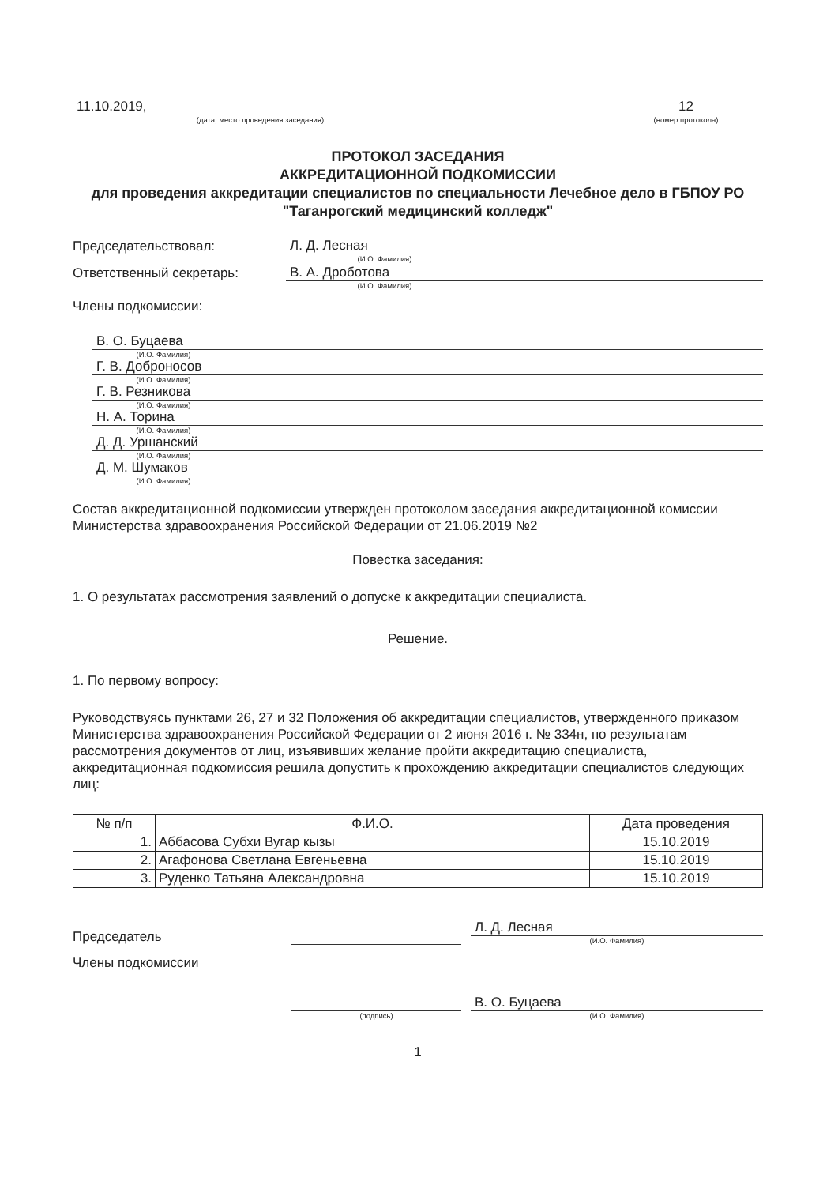11.10.2019,
(дата, место проведения заседания)
12
(номер протокола)
ПРОТОКОЛ ЗАСЕДАНИЯ
АККРЕДИТАЦИОННОЙ ПОДКОМИССИИ
для проведения аккредитации специалистов по специальности Лечебное дело в ГБПОУ РО "Таганрогский медицинский колледж"
Председательствовал:
Л. Д. Лесная
(И.О. Фамилия)
Ответственный секретарь:
В. А. Дроботова
(И.О. Фамилия)
Члены подкомиссии:
В. О. Буцаева
(И.О. Фамилия)
Г. В. Доброносов
(И.О. Фамилия)
Г. В. Резникова
(И.О. Фамилия)
Н. А. Торина
(И.О. Фамилия)
Д. Д. Уршанский
(И.О. Фамилия)
Д. М. Шумаков
(И.О. Фамилия)
Состав аккредитационной подкомиссии утвержден протоколом заседания аккредитационной комиссии Министерства здравоохранения Российской Федерации от 21.06.2019 №2
Повестка заседания:
1. О результатах рассмотрения заявлений о допуске к аккредитации специалиста.
Решение.
1. По первому вопросу:
Руководствуясь пунктами 26, 27 и 32 Положения об аккредитации специалистов, утвержденного приказом Министерства здравоохранения Российской Федерации от 2 июня 2016 г. № 334н, по результатам рассмотрения документов от лиц, изъявивших желание пройти аккредитацию специалиста, аккредитационная подкомиссия решила допустить к прохождению аккредитации специалистов следующих лиц:
| № п/п | Ф.И.О. | Дата проведения |
| --- | --- | --- |
| 1. | Аббасова Субхи Вугар кызы | 15.10.2019 |
| 2. | Агафонова Светлана Евгеньевна | 15.10.2019 |
| 3. | Руденко Татьяна Александровна | 15.10.2019 |
Председатель
Л. Д. Лесная
(И.О. Фамилия)
Члены подкомиссии
(подпись)
В. О. Буцаева
(И.О. Фамилия)
1